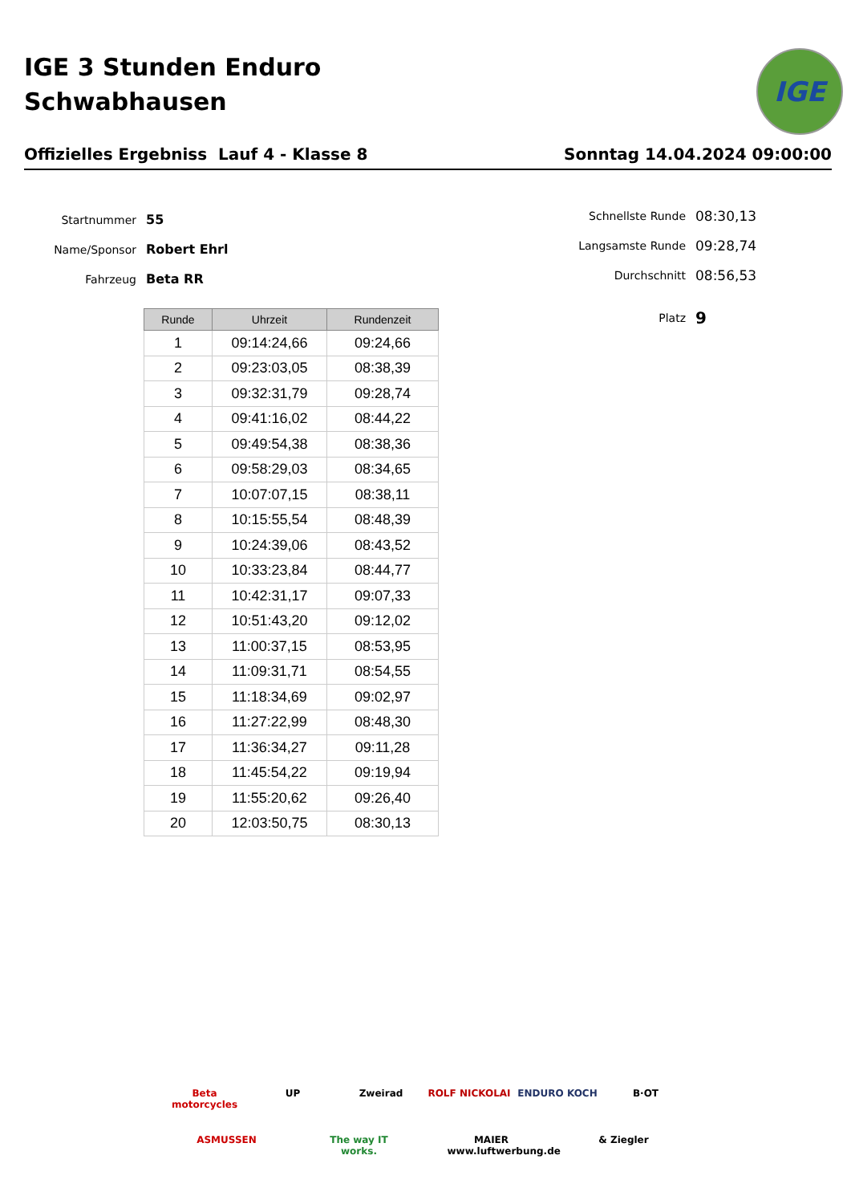IGE 3 Stunden Enduro
Schwabhausen
IGE
Offizielles Ergebniss Lauf 4 - Klasse 8 Sonntag 14.04.2024 09:00:00
Startnummer 55
Name/Sponsor Robert Ehrl
Fahrzeug Beta RR
Schnellste Runde 08:30,13
Langsamste Runde 09:28,74
Durchschnitt 08:56,53
Platz 9
| Runde | Uhrzeit | Rundenzeit |
| --- | --- | --- |
| 1 | 09:14:24,66 | 09:24,66 |
| 2 | 09:23:03,05 | 08:38,39 |
| 3 | 09:32:31,79 | 09:28,74 |
| 4 | 09:41:16,02 | 08:44,22 |
| 5 | 09:49:54,38 | 08:38,36 |
| 6 | 09:58:29,03 | 08:34,65 |
| 7 | 10:07:07,15 | 08:38,11 |
| 8 | 10:15:55,54 | 08:48,39 |
| 9 | 10:24:39,06 | 08:43,52 |
| 10 | 10:33:23,84 | 08:44,77 |
| 11 | 10:42:31,17 | 09:07,33 |
| 12 | 10:51:43,20 | 09:12,02 |
| 13 | 11:00:37,15 | 08:53,95 |
| 14 | 11:09:31,71 | 08:54,55 |
| 15 | 11:18:34,69 | 09:02,97 |
| 16 | 11:27:22,99 | 08:48,30 |
| 17 | 11:36:34,27 | 09:11,28 |
| 18 | 11:45:54,22 | 09:19,94 |
| 19 | 11:55:20,62 | 09:26,40 |
| 20 | 12:03:50,75 | 08:30,13 |
Beta motorcycles UP Zweirad ROLF NICKOLAI ENDURO KOCH B·OT ASMUSSEN The way IT works. MAIER www.luftwerbung.de & Ziegler